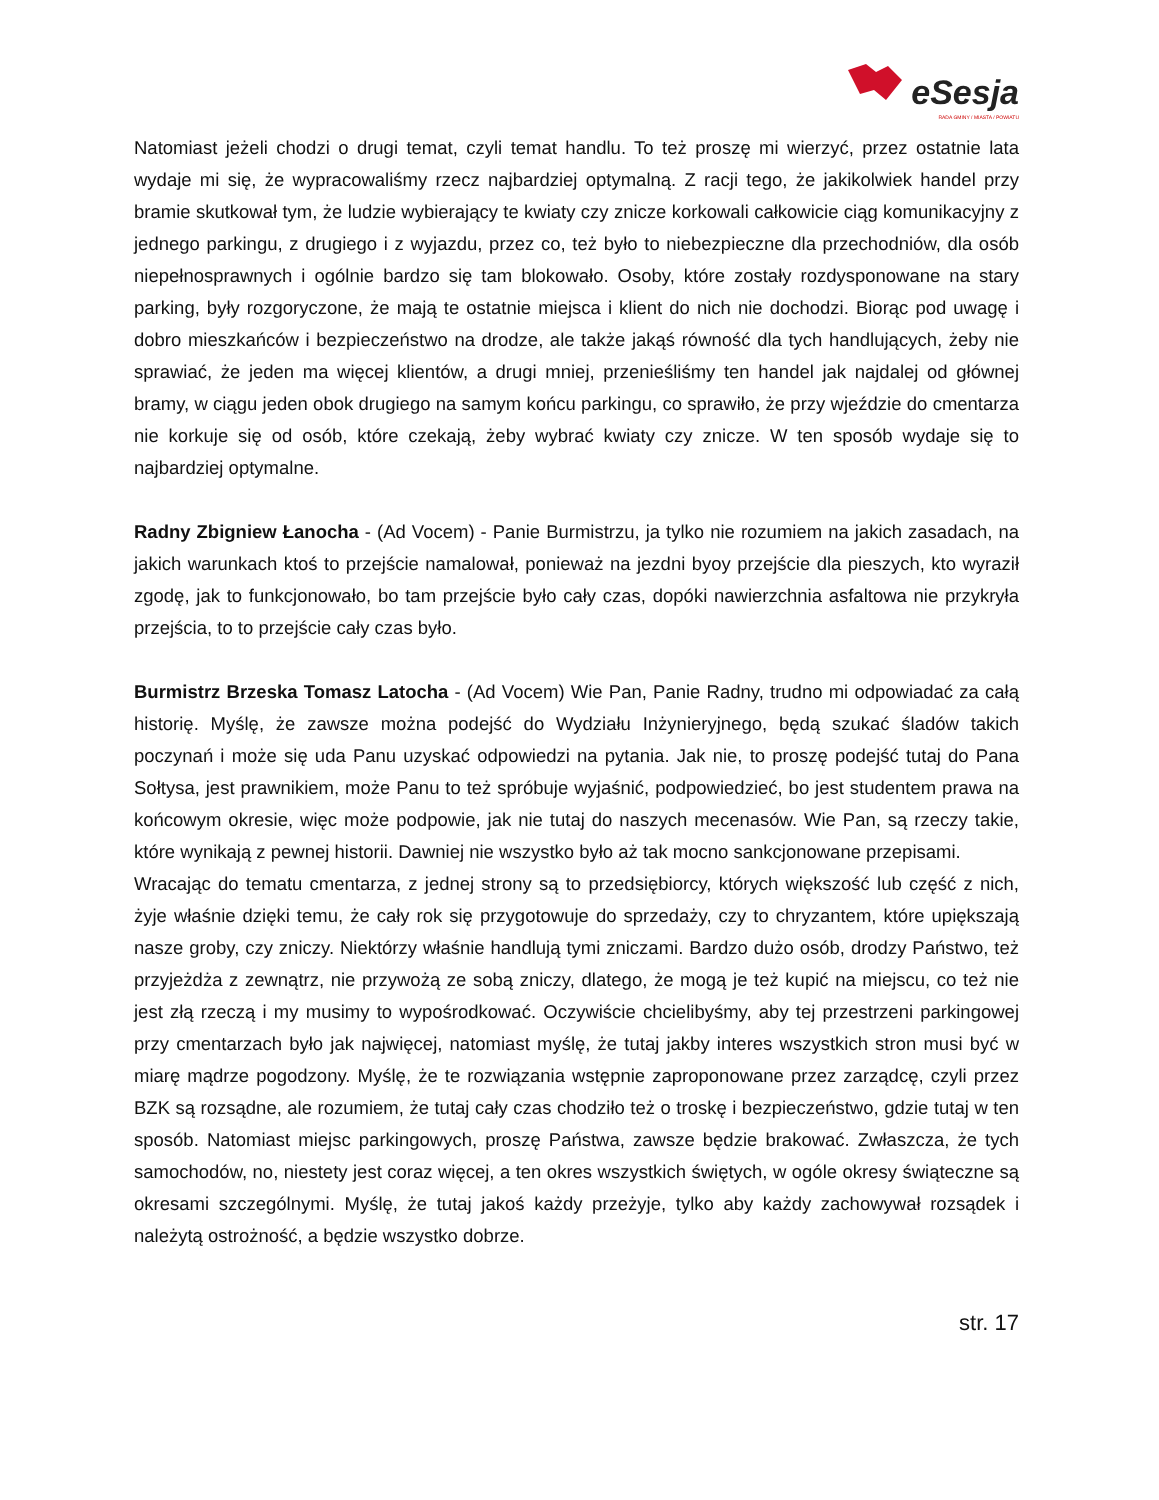eSesja
RADA GMINY / MIASTA / POWIATU
Natomiast jeżeli chodzi o drugi temat, czyli temat handlu. To też proszę mi wierzyć, przez ostatnie lata wydaje mi się, że wypracowaliśmy rzecz najbardziej optymalną. Z racji tego, że jakikolwiek handel przy bramie skutkował tym, że ludzie wybierający te kwiaty czy znicze korkowali całkowicie ciąg komunikacyjny z jednego parkingu, z drugiego i z wyjazdu, przez co, też było to niebezpieczne dla przechodniów, dla osób niepełnosprawnych i ogólnie bardzo się tam blokowało. Osoby, które zostały rozdysponowane na stary parking, były rozgoryczone, że mają te ostatnie miejsca i klient do nich nie dochodzi. Biorąc pod uwagę i dobro mieszkańców i bezpieczeństwo na drodze, ale także jakąś równość dla tych handlujących, żeby nie sprawiać, że jeden ma więcej klientów, a drugi mniej, przenieśliśmy ten handel jak najdalej od głównej bramy, w ciągu jeden obok drugiego na samym końcu parkingu, co sprawiło, że przy wjeździe do cmentarza nie korkuje się od osób, które czekają, żeby wybrać kwiaty czy znicze. W ten sposób wydaje się to najbardziej optymalne.
Radny Zbigniew Łanocha - (Ad Vocem) - Panie Burmistrzu, ja tylko nie rozumiem na jakich zasadach, na jakich warunkach ktoś to przejście namalował, ponieważ na jezdni byoy przejście dla pieszych, kto wyraził zgodę, jak to funkcjonowało, bo tam przejście było cały czas, dopóki nawierzchnia asfaltowa nie przykryła przejścia, to to przejście cały czas było.
Burmistrz Brzeska Tomasz Latocha - (Ad Vocem) Wie Pan, Panie Radny, trudno mi odpowiadać za całą historię. Myślę, że zawsze można podejść do Wydziału Inżynieryjnego, będą szukać śladów takich poczynań i może się uda Panu uzyskać odpowiedzi na pytania. Jak nie, to proszę podejść tutaj do Pana Sołtysa, jest prawnikiem, może Panu to też spróbuje wyjaśnić, podpowiedzieć, bo jest studentem prawa na końcowym okresie, więc może podpowie, jak nie tutaj do naszych mecenasów. Wie Pan, są rzeczy takie, które wynikają z pewnej historii. Dawniej nie wszystko było aż tak mocno sankcjonowane przepisami.
Wracając do tematu cmentarza, z jednej strony są to przedsiębiorcy, których większość lub część z nich, żyje właśnie dzięki temu, że cały rok się przygotowuje do sprzedaży, czy to chryzantem, które upiększają nasze groby, czy zniczy. Niektórzy właśnie handlują tymi zniczami. Bardzo dużo osób, drodzy Państwo, też przyjeżdża z zewnątrz, nie przywożą ze sobą zniczy, dlatego, że mogą je też kupić na miejscu, co też nie jest złą rzeczą i my musimy to wypośrodkować. Oczywiście chcielibyśmy, aby tej przestrzeni parkingowej przy cmentarzach było jak najwięcej, natomiast myślę, że tutaj jakby interes wszystkich stron musi być w miarę mądrze pogodzony. Myślę, że te rozwiązania wstępnie zaproponowane przez zarządcę, czyli przez BZK są rozsądne, ale rozumiem, że tutaj cały czas chodziło też o troskę i bezpieczeństwo, gdzie tutaj w ten sposób. Natomiast miejsc parkingowych, proszę Państwa, zawsze będzie brakować. Zwłaszcza, że tych samochodów, no, niestety jest coraz więcej, a ten okres wszystkich świętych, w ogóle okresy świąteczne są okresami szczególnymi. Myślę, że tutaj jakoś każdy przeżyje, tylko aby każdy zachowywał rozsądek i należytą ostrożność, a będzie wszystko dobrze.
str. 17